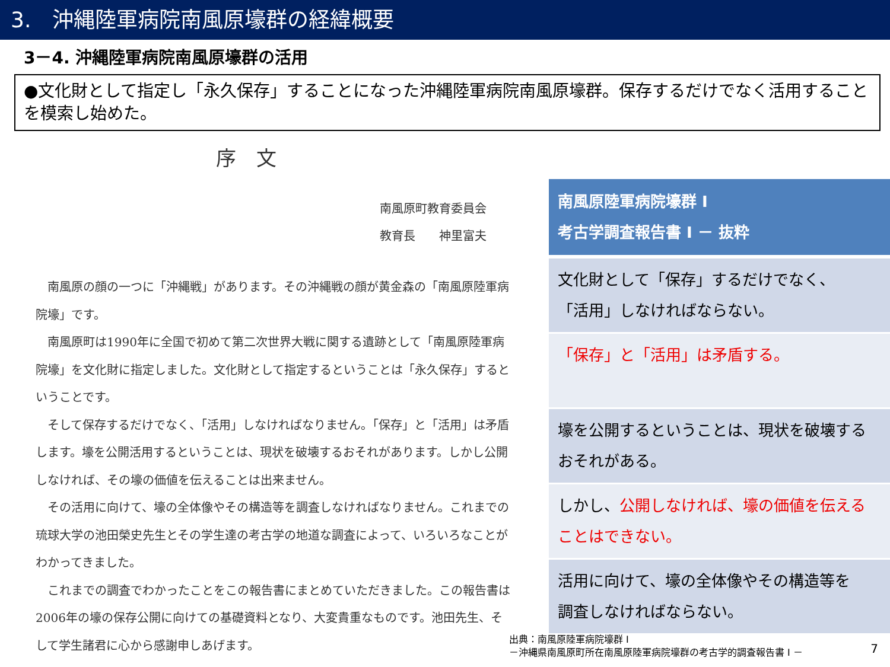3.　沖縄陸軍病院南風原壕群の経緯概要
3－4. 沖縄陸軍病院南風原壕群の活用
●文化財として指定し「永久保存」することになった沖縄陸軍病院南風原壕群。保存するだけでなく活用することを模索し始めた。
序　文
南風原町教育委員会
教育長　　神里富夫
南風原の顔の一つに「沖縄戦」があります。その沖縄戦の顔が黄金森の「南風原陸軍病院壕」です。
南風原町は1990年に全国で初めて第二次世界大戦に関する遺跡として「南風原陸軍病院壕」を文化財に指定しました。文化財として指定するということは「永久保存」するということです。
そして保存するだけでなく、「活用」しなければなりません。「保存」と「活用」は矛盾します。壕を公開活用するということは、現状を破壊するおそれがあります。しかし公開しなければ、その壕の価値を伝えることは出来ません。
その活用に向けて、壕の全体像やその構造等を調査しなければなりません。これまでの琉球大学の池田榮史先生とその学生達の考古学の地道な調査によって、いろいろなことがわかってきました。
これまでの調査でわかったことをこの報告書にまとめていただきました。この報告書は2006年の壕の保存公開に向けての基礎資料となり、大変貴重なものです。池田先生、そして学生諸君に心から感謝申しあげます。
南風原陸軍病院壕群 Ⅰ
考古学調査報告書 Ⅰ － 抜粋
文化財として「保存」するだけでなく、
「活用」しなければならない。
「保存」と「活用」は矛盾する。
壕を公開するということは、現状を破壊する
おそれがある。
しかし、公開しなければ、壕の価値を伝える
ことはできない。
活用に向けて、壕の全体像やその構造等を
調査しなければならない。
出典：南風原陸軍病院壕群 Ⅰ
－沖縄県南風原町所在南風原陸軍病院壕群の考古学的調査報告書 Ⅰ －
7